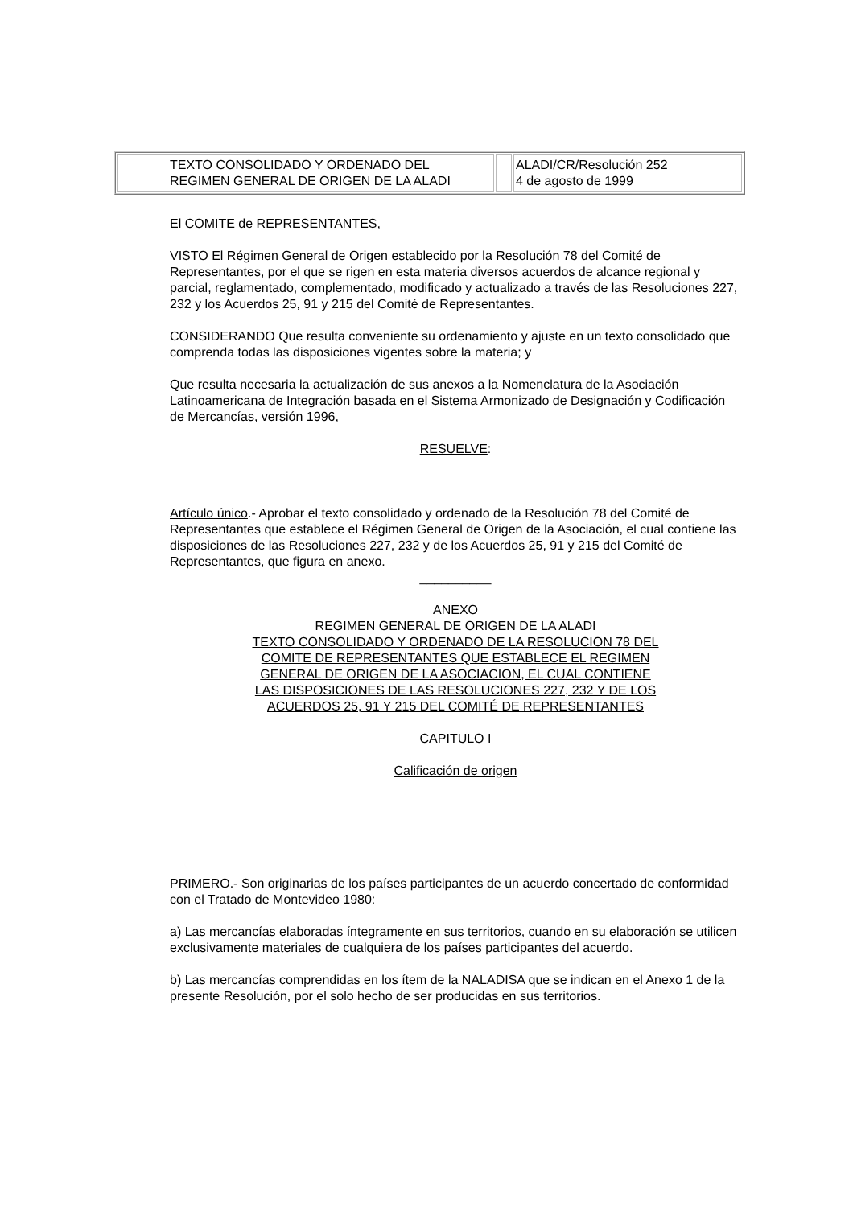| TEXTO CONSOLIDADO Y ORDENADO DEL REGIMEN GENERAL DE ORIGEN DE LA ALADI | | ALADI/CR/Resolución 252 4 de agosto de 1999 |
El COMITE de REPRESENTANTES,
VISTO El Régimen General de Origen establecido por la Resolución 78 del Comité de Representantes, por el que se rigen en esta materia diversos acuerdos de alcance regional y parcial, reglamentado, complementado, modificado y actualizado a través de las Resoluciones 227, 232 y los Acuerdos 25, 91 y 215 del Comité de Representantes.
CONSIDERANDO Que resulta conveniente su ordenamiento y ajuste en un texto consolidado que comprenda todas las disposiciones vigentes sobre la materia; y
Que resulta necesaria la actualización de sus anexos a la Nomenclatura de la Asociación Latinoamericana de Integración basada en el Sistema Armonizado de Designación y Codificación de Mercancías, versión 1996,
RESUELVE:
Artículo único.- Aprobar el texto consolidado y ordenado de la Resolución 78 del Comité de Representantes que establece el Régimen General de Origen de la Asociación, el cual contiene las disposiciones de las Resoluciones 227, 232 y de los Acuerdos 25, 91 y 215 del Comité de Representantes, que figura en anexo.
__________
ANEXO
REGIMEN GENERAL DE ORIGEN DE LA ALADI
TEXTO CONSOLIDADO Y ORDENADO DE LA RESOLUCION 78 DEL
COMITE DE REPRESENTANTES QUE ESTABLECE EL REGIMEN
GENERAL DE ORIGEN DE LA ASOCIACION, EL CUAL CONTIENE
LAS DISPOSICIONES DE LAS RESOLUCIONES 227, 232 Y DE LOS
ACUERDOS 25, 91 Y 215 DEL COMITÉ DE REPRESENTANTES
CAPITULO I
Calificación de origen
PRIMERO.- Son originarias de los países participantes de un acuerdo concertado de conformidad con el Tratado de Montevideo 1980:
a) Las mercancías elaboradas íntegramente en sus territorios, cuando en su elaboración se utilicen exclusivamente materiales de cualquiera de los países participantes del acuerdo.
b) Las mercancías comprendidas en los ítem de la NALADISA que se indican en el Anexo 1 de la presente Resolución, por el solo hecho de ser producidas en sus territorios.